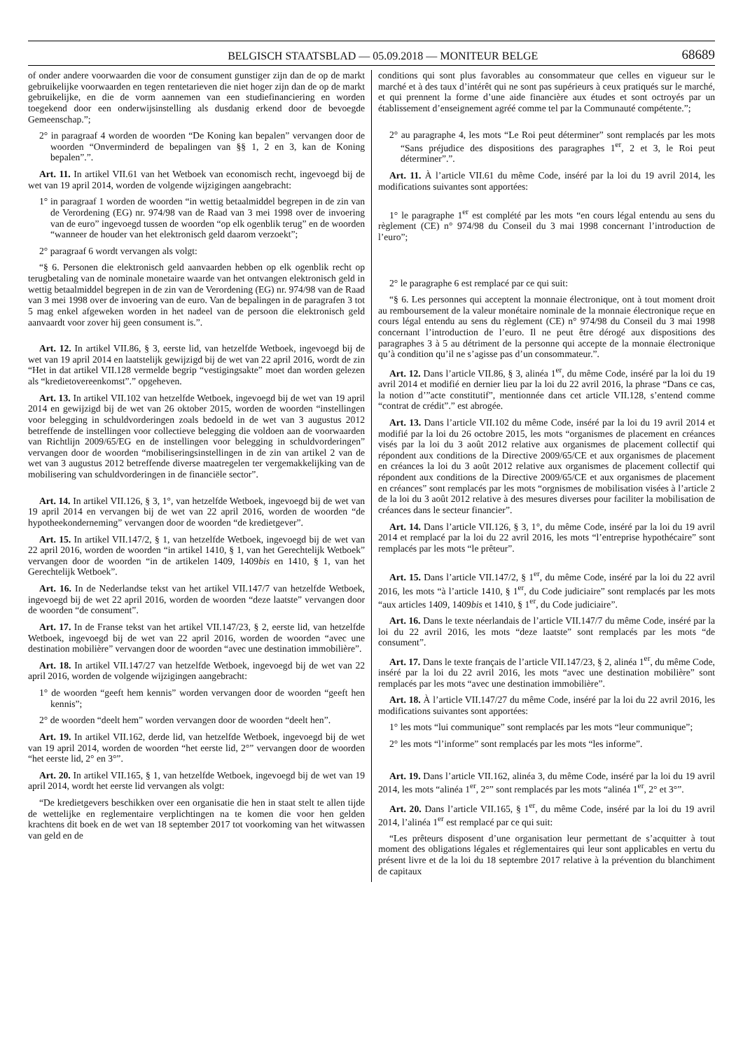BELGISCH STAATSBLAD — 05.09.2018 — MONITEUR BELGE 68689
of onder andere voorwaarden die voor de consument gunstiger zijn dan de op de markt gebruikelijke voorwaarden en tegen rentetarieven die niet hoger zijn dan de op de markt gebruikelijke, en die de vorm aannemen van een studiefinanciering en worden toegekend door een onderwijsinstelling als dusdanig erkend door de bevoegde Gemeenschap.”;
2° in paragraaf 4 worden de woorden “De Koning kan bepalen” vervangen door de woorden “Onverminderd de bepalingen van §§ 1, 2 en 3, kan de Koning bepalen”.”.
Art. 11. In artikel VII.61 van het Wetboek van economisch recht, ingevoegd bij de wet van 19 april 2014, worden de volgende wijzigingen aangebracht:
1° in paragraaf 1 worden de woorden “in wettig betaalmiddel begrepen in de zin van de Verordening (EG) nr. 974/98 van de Raad van 3 mei 1998 over de invoering van de euro” ingevoegd tussen de woorden “op elk ogenblik terug” en de woorden “wanneer de houder van het elektronisch geld daarom verzoekt”;
2° paragraaf 6 wordt vervangen als volgt:
“§ 6. Personen die elektronisch geld aanvaarden hebben op elk ogenblik recht op terugbetaling van de nominale monetaire waarde van het ontvangen elektronisch geld in wettig betaalmiddel begrepen in de zin van de Verordening (EG) nr. 974/98 van de Raad van 3 mei 1998 over de invoering van de euro. Van de bepalingen in de paragrafen 3 tot 5 mag enkel afgeweken worden in het nadeel van de persoon die elektronisch geld aanvaardt voor zover hij geen consument is.”.
Art. 12. In artikel VII.86, § 3, eerste lid, van hetzelfde Wetboek, ingevoegd bij de wet van 19 april 2014 en laatstelijk gewijzigd bij de wet van 22 april 2016, wordt de zin “Het in dat artikel VII.128 vermelde begrip “vestigingsakte” moet dan worden gelezen als “kredietovereenkomst”.” opgeheven.
Art. 13. In artikel VII.102 van hetzelfde Wetboek, ingevoegd bij de wet van 19 april 2014 en gewijzigd bij de wet van 26 oktober 2015, worden de woorden “instellingen voor belegging in schuldvorderingen zoals bedoeld in de wet van 3 augustus 2012 betreffende de instellingen voor collectieve belegging die voldoen aan de voorwaarden van Richtlijn 2009/65/EG en de instellingen voor belegging in schuldvorderingen” vervangen door de woorden “mobiliseringsinstellingen in de zin van artikel 2 van de wet van 3 augustus 2012 betreffende diverse maatregelen ter vergemakkelijking van de mobilisering van schuldvorderingen in de financiële sector”.
Art. 14. In artikel VII.126, § 3, 1°, van hetzelfde Wetboek, ingevoegd bij de wet van 19 april 2014 en vervangen bij de wet van 22 april 2016, worden de woorden “de hypotheekonderneming” vervangen door de woorden “de kredietgever”.
Art. 15. In artikel VII.147/2, § 1, van hetzelfde Wetboek, ingevoegd bij de wet van 22 april 2016, worden de woorden “in artikel 1410, § 1, van het Gerechtelijk Wetboek” vervangen door de woorden “in de artikelen 1409, 1409bis en 1410, § 1, van het Gerechtelijk Wetboek”.
Art. 16. In de Nederlandse tekst van het artikel VII.147/7 van hetzelfde Wetboek, ingevoegd bij de wet 22 april 2016, worden de woorden “deze laatste” vervangen door de woorden “de consument”.
Art. 17. In de Franse tekst van het artikel VII.147/23, § 2, eerste lid, van hetzelfde Wetboek, ingevoegd bij de wet van 22 april 2016, worden de woorden “avec une destination mobilière” vervangen door de woorden “avec une destination immobilière”.
Art. 18. In artikel VII.147/27 van hetzelfde Wetboek, ingevoegd bij de wet van 22 april 2016, worden de volgende wijzigingen aangebracht:
1° de woorden “geeft hem kennis” worden vervangen door de woorden “geeft hen kennis”;
2° de woorden “deelt hem” worden vervangen door de woorden “deelt hen”.
Art. 19. In artikel VII.162, derde lid, van hetzelfde Wetboek, ingevoegd bij de wet van 19 april 2014, worden de woorden “het eerste lid, 2°” vervangen door de woorden “het eerste lid, 2° en 3°”.
Art. 20. In artikel VII.165, § 1, van hetzelfde Wetboek, ingevoegd bij de wet van 19 april 2014, wordt het eerste lid vervangen als volgt:
“De kredietgevers beschikken over een organisatie die hen in staat stelt te allen tijde de wettelijke en reglementaire verplichtingen na te komen die voor hen gelden krachtens dit boek en de wet van 18 september 2017 tot voorkoming van het witwassen van geld en de
conditions qui sont plus favorables au consommateur que celles en vigueur sur le marché et à des taux d’intérêt qui ne sont pas supérieurs à ceux pratiqués sur le marché, et qui prennent la forme d’une aide financière aux études et sont octroyés par un établissement d’enseignement agréé comme tel par la Communauté compétente.”;
2° au paragraphe 4, les mots “Le Roi peut déterminer” sont remplacés par les mots “Sans préjudice des dispositions des paragraphes 1<sup>er</sup>, 2 et 3, le Roi peut déterminer”.”.
Art. 11. À l’article VII.61 du même Code, inséré par la loi du 19 avril 2014, les modifications suivantes sont apportées:
1° le paragraphe 1<sup>er</sup> est complété par les mots “en cours légal entendu au sens du règlement (CE) n° 974/98 du Conseil du 3 mai 1998 concernant l’introduction de l’euro”;
2° le paragraphe 6 est remplacé par ce qui suit:
“§ 6. Les personnes qui acceptent la monnaie électronique, ont à tout moment droit au remboursement de la valeur monétaire nominale de la monnaie électronique reçue en cours légal entendu au sens du règlement (CE) n° 974/98 du Conseil du 3 mai 1998 concernant l’introduction de l’euro. Il ne peut être dérogé aux dispositions des paragraphes 3 à 5 au détriment de la personne qui accepte de la monnaie électronique qu’à condition qu’il ne s’agisse pas d’un consommateur.”.
Art. 12. Dans l’article VII.86, § 3, alinéa 1<sup>er</sup>, du même Code, inséré par la loi du 19 avril 2014 et modifié en dernier lieu par la loi du 22 avril 2016, la phrase “Dans ce cas, la notion d’”acte constitutif”, mentionnée dans cet article VII.128, s’entend comme “contrat de crédit”.” est abrogée.
Art. 13. Dans l’article VII.102 du même Code, inséré par la loi du 19 avril 2014 et modifié par la loi du 26 octobre 2015, les mots “organismes de placement en créances visés par la loi du 3 août 2012 relative aux organismes de placement collectif qui répondent aux conditions de la Directive 2009/65/CE et aux organismes de placement en créances la loi du 3 août 2012 relative aux organismes de placement collectif qui répondent aux conditions de la Directive 2009/65/CE et aux organismes de placement en créances” sont remplacés par les mots “orgnismes de mobilisation visées à l’article 2 de la loi du 3 août 2012 relative à des mesures diverses pour faciliter la mobilisation de créances dans le secteur financier”.
Art. 14. Dans l’article VII.126, § 3, 1°, du même Code, inséré par la loi du 19 avril 2014 et remplacé par la loi du 22 avril 2016, les mots “l’entreprise hypothécaire” sont remplacés par les mots “le prêteur”.
Art. 15. Dans l’article VII.147/2, § 1<sup>er</sup>, du même Code, inséré par la loi du 22 avril 2016, les mots “à l’article 1410, § 1<sup>er</sup>, du Code judiciaire” sont remplacés par les mots “aux articles 1409, 1409bis et 1410, § 1<sup>er</sup>, du Code judiciaire”.
Art. 16. Dans le texte néerlandais de l’article VII.147/7 du même Code, inséré par la loi du 22 avril 2016, les mots “deze laatste” sont remplacés par les mots “de consument”.
Art. 17. Dans le texte français de l’article VII.147/23, § 2, alinéa 1<sup>er</sup>, du même Code, inséré par la loi du 22 avril 2016, les mots “avec une destination mobilière” sont remplacés par les mots “avec une destination immobilière”.
Art. 18. À l’article VII.147/27 du même Code, inséré par la loi du 22 avril 2016, les modifications suivantes sont apportées:
1° les mots “lui communique” sont remplacés par les mots “leur communique”;
2° les mots “l’informe” sont remplacés par les mots “les informe”.
Art. 19. Dans l’article VII.162, alinéa 3, du même Code, inséré par la loi du 19 avril 2014, les mots “alinéa 1<sup>er</sup>, 2°” sont remplacés par les mots “alinéa 1<sup>er</sup>, 2° et 3°”.
Art. 20. Dans l’article VII.165, § 1<sup>er</sup>, du même Code, inséré par la loi du 19 avril 2014, l’alinéa 1<sup>er</sup> est remplacé par ce qui suit:
“Les prêteurs disposent d’une organisation leur permettant de s’acquitter à tout moment des obligations légales et réglementaires qui leur sont applicables en vertu du présent livre et de la loi du 18 septembre 2017 relative à la prévention du blanchiment de capitaux